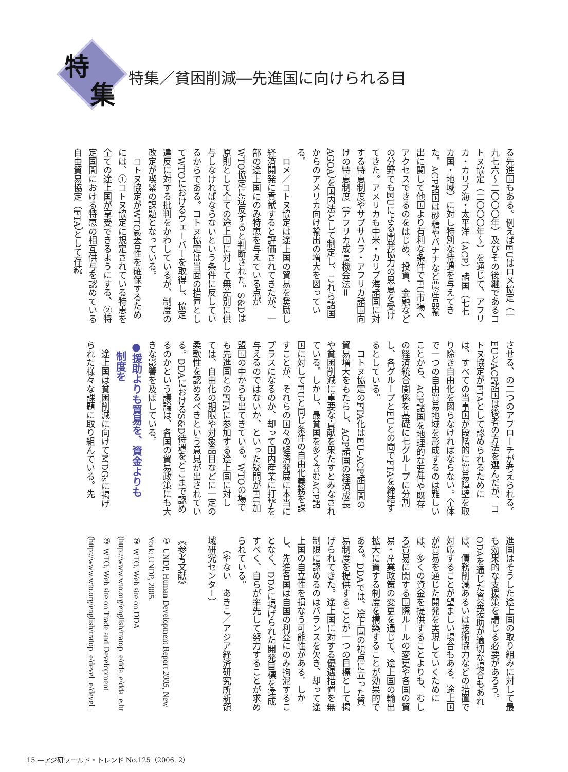特
集
特集／貧困削減―先進国に向けられる目
る先進国もある。例えばEUはロメ協定（一九七六～二〇〇〇年）及びその後継であるコトヌ協定（二〇〇〇年～）を通じて、アフリカ・カリブ海・太平洋（ACP）諸国（七七カ国・地域）に対し特別な待遇を与えてきた。ACP諸国は砂糖やバナナなど農産品輸出に関して他国より有利な条件でEU市場へアクセスできるのをはじめ、投資、金融などの分野でもEUによる開発協力の恩恵を受けてきた。アメリカも中米・カリブ海諸国に対する特恵制度やサブサハラ・アフリカ諸国向けの特恵制度（アフリカ成長機会法＝AGOA）を国内法として制定し、これら諸国からのアメリカ向け輸出の増大を図っている。
ロメ／コトヌ協定は途上国の貿易を奨励し経済開発に貢献すると評価されてきたが、一部の途上国にのみ特恵を与えている点がWTO協定に違反すると判断された。S&Dは原則として全ての途上国に対して無差別に供与しなければならないという条件に反しているからである。コトヌ協定は当面の措置としてWTOにおけるウェーバーを取得し、協定違反に対する批判をかわしているが、制度の改定が喫緊の課題となっている。
コトヌ協定がWTO整合性を確保するためには、①コトヌ協定に規定されている特恵を全ての途上国が享受できるようにする、②特定国間における特恵の相互供与を認めている自由貿易協定（FTA）として存続
させる、の二つのアプローチが考えられる。EUとACP諸国は後者の方法を選んだが、コトヌ協定がFTAとして認められるためには、すべての当事国が段階的に貿易障壁を取り除き自由化を図らなければならない。全体で一つの自由貿易地域を形成するのは難しいことから、ACP諸国を地理的な要件や既存の経済統合関係を基礎に七グループに分割し、各グループとEUとの間でFTAを締結するとしている。
コトヌ協定のFTA化はEU–ACP諸国間の貿易増大をもたらし、ACP諸国の経済成長や貧困削減に重要な貢献を果たすとみなされている。しかし、最貧国を多く含むACP諸国に対してEUと同じ条件の自由化義務を課すことが、それらの国々の経済発展に本当にプラスになるのか、却って国内産業に打撃を与えるのではないか、といった疑問がEU加盟国の中からも出てきている。WTOの場でも先進国とのFTAに参加する途上国に対しては、自由化の期限や対象品目などに一定の柔軟性を認めるべきという意見が出されている。DDAにおけるS&D待遇をどこまで認めるのかという議論は、各国の貿易政策にも大きな影響を及ぼしている。
●援助よりも貿易を、資金よりも
　制度を
途上国は貧困削減に向けてMDGsに掲げられた様々な課題に取り組んでいる。先
進国はそうした途上国の取り組みに対して最も効果的な支援策を講じる必要があろう。ODAを通じた資金援助が適切な場合もあれば、債務削減あるいは技術協力などの措置で対応することが望ましい場合もある。途上国が貿易を通じた開発を実現していくためには、多くの資金を提供することよりも、むしろ貿易に関する国際ルールの変更や各国の貿易・産業政策の変更を通じて、途上国の輸出拡大に資する制度を構築することが効果的である。DDAでは、途上国の視点に立った貿易制度を提供することが一つの目標として掲げられてきた。途上国に対する優遇措置を無制限に認めるのはバランスを欠き、却って途上国の自立性を損なう可能性がある。しかし、先進各国は自国の利益にのみ拘泥することなく、DDAに掲げられた開発目標を達成すべく、自らが率先して努力することが求められている。
（やない　あきこ／アジア経済研究所新領域研究センター）
　
《参考文献》
① UNDP, Human Development Report 2005, New York: UNDP, 2005.
② WTO, Web site on DDA (http://www.wto.org/english/tratop_e/dda_e/dda_e.htm)
③ WTO, Web site on Trade and Development (http://www.wto.org/english/tratop_e/devel_e/devel_e.htm)
15 ―アジ研ワールド・トレンド No.125（2006. 2）